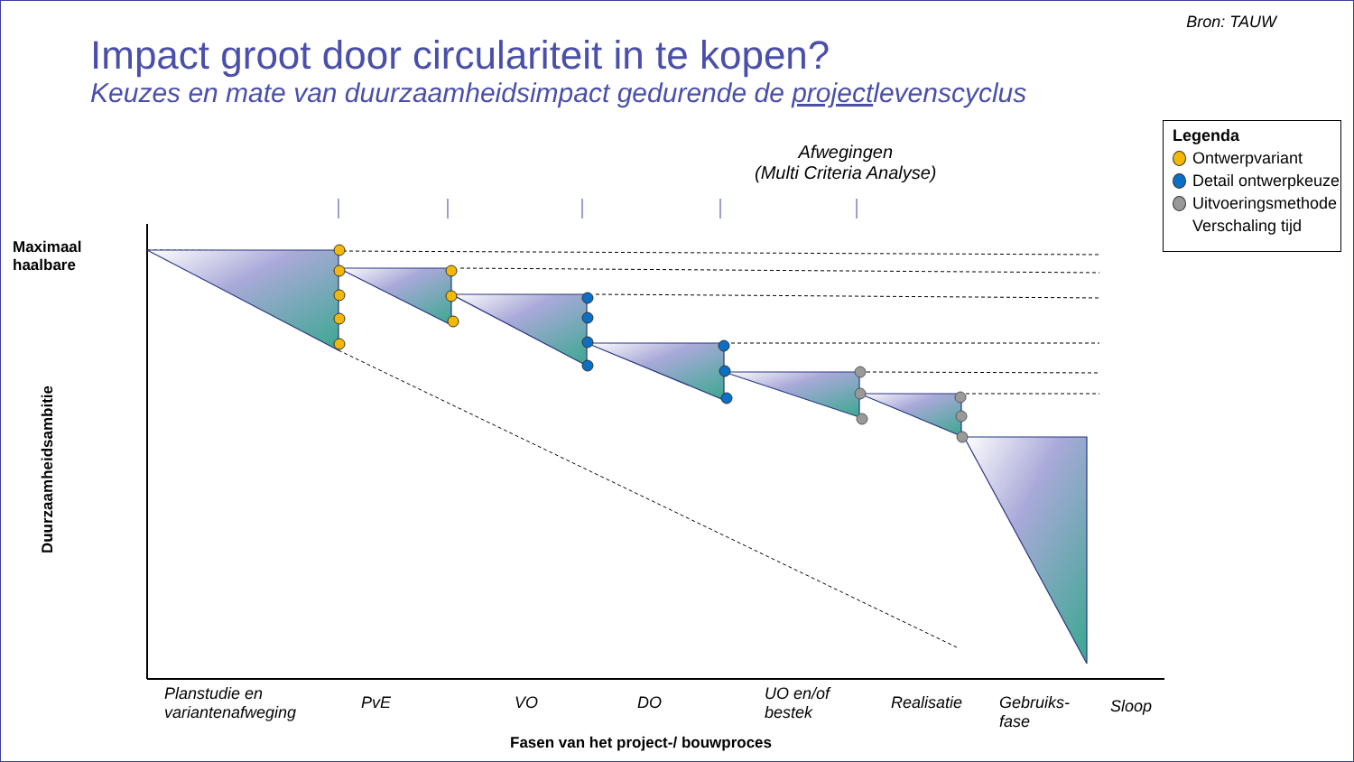Bron: TAUW
Impact groot door circulariteit in te kopen?
Keuzes en mate van duurzaamheidsimpact gedurende de projectlevenscyclus
Afwegingen
(Multi Criteria Analyse)
Maximaal
haalbare
Duurzaamheidsambitie
Planstudie en
variantenafweging
PvE VO DO
UO en/of
bestek
Realisatie
Gebruiks-
fase
Sloop
Fasen van het project-/ bouwproces
Legenda
Ontwerpvariant
Detail ontwerpkeuze
Uitvoeringsmethode
Verschaling tijd